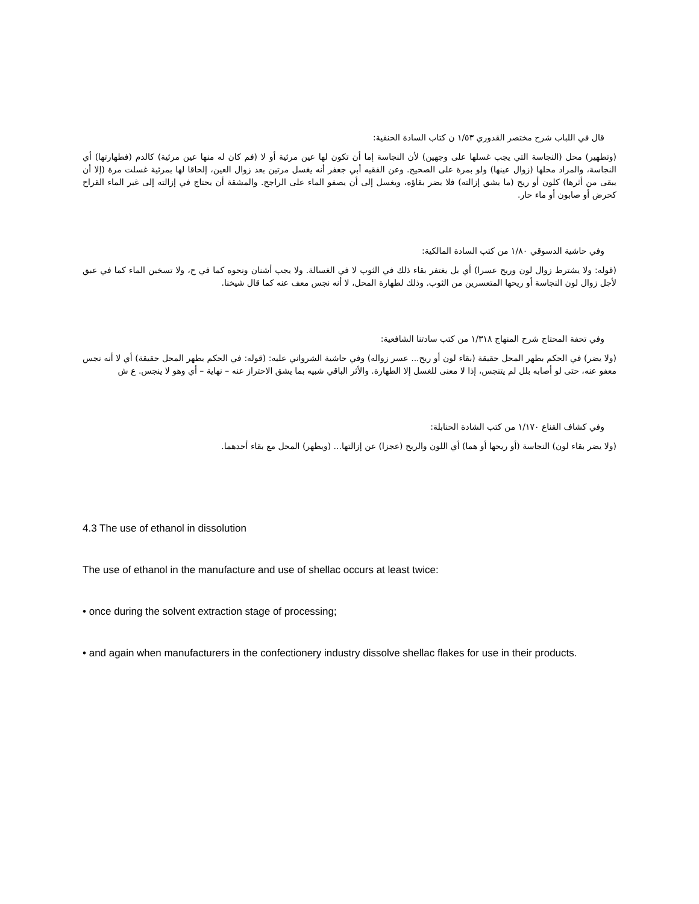قال في اللباب شرح مختصر القدوري ١/٥٣ ن كتاب السادة الحنفية:
(وتطهير) محل (النجاسة التي يجب غسلها على وجهين) لأن النجاسة إما أن تكون لها عين مرئية أو لا (فم كان له منها عين مرئية) كالدم (فطهارتها) أي النجاسة، والمراد محلها (زوال عينها) ولو بمرة على الصحيح. وعن الفقيه أبي جعفر أنه يغسل مرتين بعد زوال العين، إلحاقا لها بمرئية غسلت مرة (إلا أن يبقى من أثرها) كلون أو ريح (ما يشق إزالته) فلا يضر بقاؤه، ويغسل إلى أن يصفو الماء على الراجح. والمشقة أن يحتاج في إزالته إلى غير الماء القراح كحرض أو صابون أو ماء حار.
وفي حاشية الدسوقي ١/٨٠ من كتب السادة المالكية:
(قوله: ولا يشترط زوال لون وريح عسرا) أي بل يغتفر بقاء ذلك في الثوب لا في الغسالة. ولا يجب أشنان ونحوه كما في ح، ولا تسخين الماء كما في عبق لأجل زوال لون النجاسة أو ريحها المتعسرين من الثوب. وذلك لطهارة المحل، لا أنه نجس معف عنه كما قال شيخنا.
وفي تحفة المحتاج شرح المنهاج ١/٣١٨ من كتب سادتنا الشافعية:
(ولا يضر) في الحكم بطهر المحل حقيقة (بقاء لون أو ريح... عسر زواله) وفي حاشية الشرواني عليه: (قوله: في الحكم بطهر المحل حقيقة) أي لا أنه نجس معفو عنه، حتى لو أصابه بلل لم يتنجس، إذا لا معنى للغسل إلا الطهارة. والأثر الباقي شبيه بما يشق الاحتراز عنه – نهاية – أي وهو لا ينجس. ع ش
وفي كشاف القناع ١/١٧٠ من كتب الشادة الحنابلة:
(ولا يضر بقاء لون) النجاسة (أو ريحها أو هما) أي اللون والريح (عجزا) عن إزالتها... (ويطهر) المحل مع بقاء أحدهما.
4.3 The use of ethanol in dissolution
The use of ethanol in the manufacture and use of shellac occurs at least twice:
• once during the solvent extraction stage of processing;
• and again when manufacturers in the confectionery industry dissolve shellac flakes for use in their products.